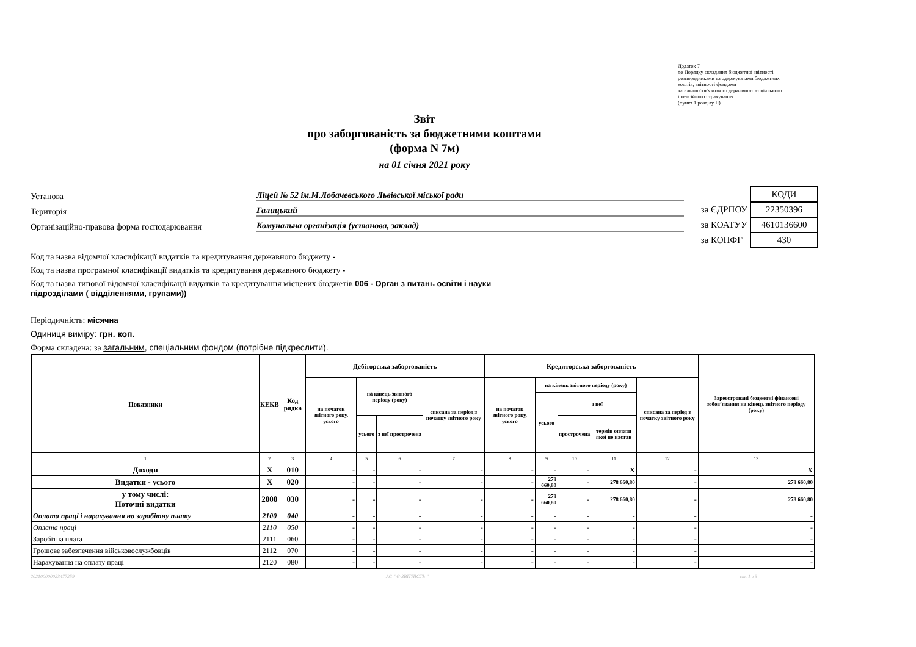Додаток 7
до Порядку складання бюджетної звітності
розпорядниками та одержувачами бюджетних
коштів, звітності фондами
загальнообов'язкового державного соціального
і пенсійного страхування
(пункт 1 розділу II)
Звіт
про заборгованість за бюджетними коштами
(форма N 7м)
на 01 січня 2021 року
Установа Ліцей № 52 ім.М.Лобачевського Львівської міської ради
Територія Галицький
Організаційно-правова форма господарювання Комунальна організація (установа, заклад)
| | КОДИ |
| за ЄДРПОУ | 22350396 |
| за КОАТУУ | 4610136600 |
| за КОПФГ | 430 |
Код та назва відомчої класифікації видатків та кредитування державного бюджету -
Код та назва програмної класифікації видатків та кредитування державного бюджету -
Код та назва типової відомчої класифікації видатків та кредитування місцевих бюджетів 006 - Орган з питань освіти і науки
підрозділами ( відділеннями, групами))
Періодичність: місячна
Одиниця виміру: грн. коп.
Форма складена: за загальним, спеціальним фондом (потрібне підкреслити).
| Показники | КЕКВ | Код рядка | Дебіторська заборгованість | | | | Кредиторська заборгованість | | | | | Зареєстровані бюджетні фінансові зобов’язання на кінець звітного періоду (року) |
| --- | --- | --- | --- | --- | --- | --- | --- | --- | --- | --- | --- | --- |
| | | | на початок звітного року, усього | на кінець звітного періоду (року) | | списана за період з початку звітного року | на початок звітного року, усього | на кінець звітного періоду (року) | | | списана за період з початку звітного року | |
| | | | | | | | | усього | з неї | | | |
| | | | | усього | з неї прострочена | | | | прострочена | термін оплати якої не настав | | |
| 1 | 2 | 3 | 4 | 5 | 6 | 7 | 8 | 9 | 10 | 11 | 12 | 13 |
| Доходи | Х | 010 | - | - | - | - | - | - | - | Х | - | Х |
| Видатки - усього | Х | 020 | - | - | - | - | - | 278 660,80 | - | 278 660,80 | - | 278 660,80 |
| у тому числі: Поточні видатки | 2000 | 030 | - | - | - | - | - | 278 660,80 | - | 278 660,80 | - | 278 660,80 |
| Оплата праці і нарахування на заробітну плату | 2100 | 040 | - | - | - | - | - | - | - | - | - | - |
| Оплата праці | 2110 | 050 | - | - | - | - | - | - | - | - | - | - |
| Заробітна плата | 2111 | 060 | - | - | - | - | - | - | - | - | - | - |
| Грошове забезпечення військовослужбовців | 2112 | 070 | - | - | - | - | - | - | - | - | - | - |
| Нарахування на оплату праці | 2120 | 080 | - | - | - | - | - | - | - | - | - | - |
202100000023477259 АС " Є-ЗВІТНІСТЬ " ст. 1 з 3